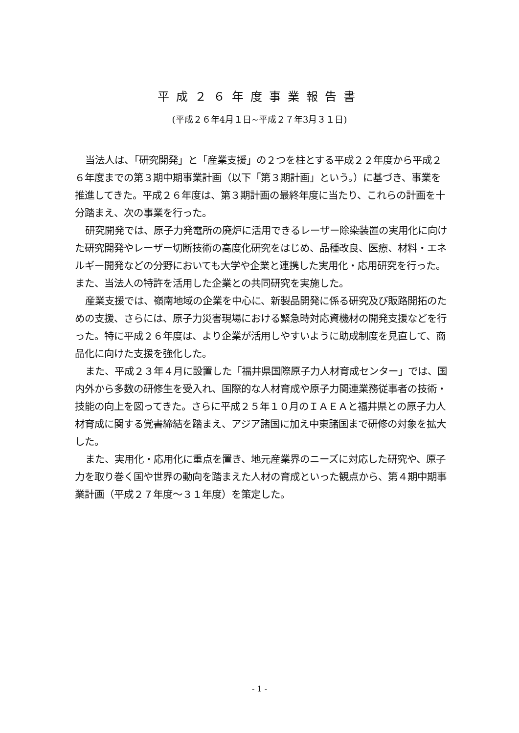平成２６年度事業報告書
(平成２６年4月１日~平成２７年3月３１日)
当法人は、「研究開発」と「産業支援」の２つを柱とする平成２２年度から平成２６年度までの第３期中期事業計画（以下「第３期計画」という。）に基づき、事業を推進してきた。平成２６年度は、第３期計画の最終年度に当たり、これらの計画を十分踏まえ、次の事業を行った。
研究開発では、原子力発電所の廃炉に活用できるレーザー除染装置の実用化に向けた研究開発やレーザー切断技術の高度化研究をはじめ、品種改良、医療、材料・エネルギー開発などの分野においても大学や企業と連携した実用化・応用研究を行った。また、当法人の特許を活用した企業との共同研究を実施した。
産業支援では、嶺南地域の企業を中心に、新製品開発に係る研究及び販路開拓のための支援、さらには、原子力災害現場における緊急時対応資機材の開発支援などを行った。特に平成２６年度は、より企業が活用しやすいように助成制度を見直して、商品化に向けた支援を強化した。
また、平成２３年４月に設置した「福井県国際原子力人材育成センター」では、国内外から多数の研修生を受入れ、国際的な人材育成や原子力関連業務従事者の技術・技能の向上を図ってきた。さらに平成２５年１０月のＩＡＥＡと福井県との原子力人材育成に関する覚書締結を踏まえ、アジア諸国に加え中東諸国まで研修の対象を拡大した。
また、実用化・応用化に重点を置き、地元産業界のニーズに対応した研究や、原子力を取り巻く国や世界の動向を踏まえた人材の育成といった観点から、第４期中期事業計画（平成２７年度～３１年度）を策定した。
- 1 -